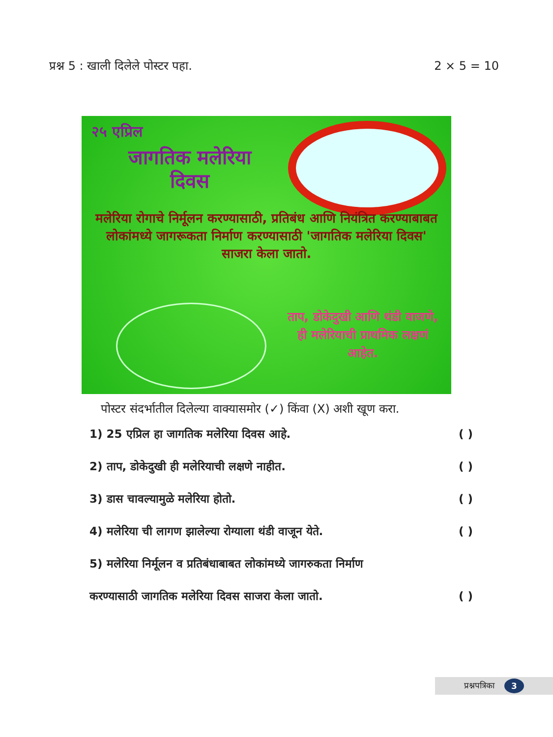प्रश्न 5 : खाली दिलेले पोस्टर पहा. 2 × 5 = 10
२५ एप्रिल
जागतिक मलेरिया
दिवस
मलेरिया रोगाचे निर्मूलन करण्यासाठी, प्रतिबंध आणि नियंत्रित करण्याबाबत लोकांमध्ये जागरूकता निर्माण करण्यासाठी 'जागतिक मलेरिया दिवस' साजरा केला जातो.
ताप, डोकेदुखी आणि थंडी वाजणे, ही मलेरियाची प्राथमिक लक्षणं आहेत.
पोस्टर संदर्भातील दिलेल्या वाक्यासमोर (✓) किंवा (X) अशी खूण करा.
1) 25 एप्रिल हा जागतिक मलेरिया दिवस आहे. ( )
2) ताप, डोकेदुखी ही मलेरियाची लक्षणे नाहीत. ( )
3) डास चावल्यामुळे मलेरिया होतो. ( )
4) मलेरिया ची लागण झालेल्या रोग्याला थंडी वाजून येते. ( )
5) मलेरिया निर्मूलन व प्रतिबंधाबाबत लोकांमध्ये जागरुकता निर्माण
करण्यासाठी जागतिक मलेरिया दिवस साजरा केला जातो. ( )
प्रश्नपत्रिका 3